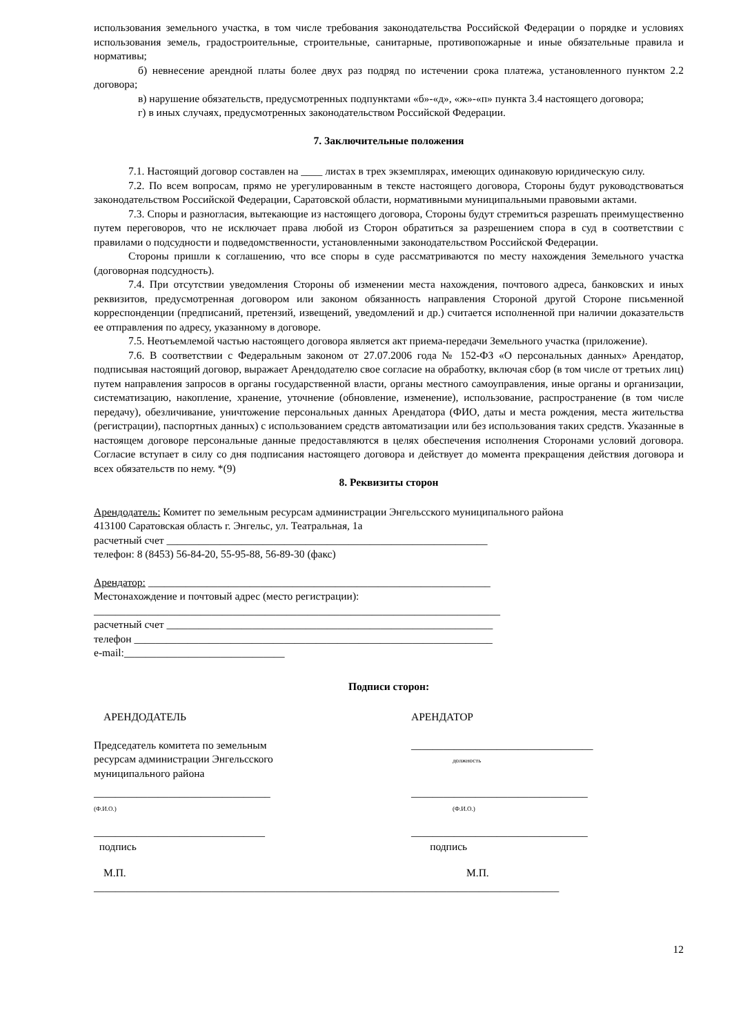использования земельного участка, в том числе требования законодательства Российской Федерации о порядке и условиях использования земель, градостроительные, строительные, санитарные, противопожарные и иные обязательные правила и нормативы;
б) невнесение арендной платы более двух раз подряд по истечении срока платежа, установленного пунктом 2.2 договора;
в) нарушение обязательств, предусмотренных подпунктами «б»-«д», «ж»-«п» пункта 3.4 настоящего договора;
г) в иных случаях, предусмотренных законодательством Российской Федерации.
7. Заключительные положения
7.1. Настоящий договор составлен на ____ листах в трех экземплярах, имеющих одинаковую юридическую силу.
7.2. По всем вопросам, прямо не урегулированным в тексте настоящего договора, Стороны будут руководствоваться законодательством Российской Федерации, Саратовской области, нормативными муниципальными правовыми актами.
7.3. Споры и разногласия, вытекающие из настоящего договора, Стороны будут стремиться разрешать преимущественно путем переговоров, что не исключает права любой из Сторон обратиться за разрешением спора в суд в соответствии с правилами о подсудности и подведомственности, установленными законодательством Российской Федерации.
Стороны пришли к соглашению, что все споры в суде рассматриваются по месту нахождения Земельного участка (договорная подсудность).
7.4. При отсутствии уведомления Стороны об изменении места нахождения, почтового адреса, банковских и иных реквизитов, предусмотренная договором или законом обязанность направления Стороной другой Стороне письменной корреспонденции (предписаний, претензий, извещений, уведомлений и др.) считается исполненной при наличии доказательств ее отправления по адресу, указанному в договоре.
7.5. Неотъемлемой частью настоящего договора является акт приема-передачи Земельного участка (приложение).
7.6. В соответствии с Федеральным законом от 27.07.2006 года № 152-ФЗ «О персональных данных» Арендатор, подписывая настоящий договор, выражает Арендодателю свое согласие на обработку, включая сбор (в том числе от третьих лиц) путем направления запросов в органы государственной власти, органы местного самоуправления, иные органы и организации, систематизацию, накопление, хранение, уточнение (обновление, изменение), использование, распространение (в том числе передачу), обезличивание, уничтожение персональных данных Арендатора (ФИО, даты и места рождения, места жительства (регистрации), паспортных данных) с использованием средств автоматизации или без использования таких средств. Указанные в настоящем договоре персональные данные предоставляются в целях обеспечения исполнения Сторонами условий договора. Согласие вступает в силу со дня подписания настоящего договора и действует до момента прекращения действия договора и всех обязательств по нему. *(9)
8. Реквизиты сторон
Арендодатель: Комитет по земельным ресурсам администрации Энгельсского муниципального района
413100 Саратовская область г. Энгельс, ул. Театральная, 1а
расчетный счет ____________________________________________________________
телефон: 8 (8453) 56-84-20, 55-95-88, 56-89-30 (факс)
Арендатор: ________________________________________________________________
Местонахождение и почтовый адрес (место регистрации):
____________________________________________________________________________
расчетный счет _____________________________________________________________
телефон ___________________________________________________________________
e-mail:______________________________
Подписи сторон:
АРЕНДОДАТЕЛЬ АРЕНДАТОР
Председатель комитета по земельным ресурсам администрации Энгельсского муниципального района
__________________________________
должность
_________________________________
(Ф.И.О.)
_________________________________
(Ф.И.О.)
________________________________
подпись
_________________________________
подпись
М.П. М.П.
_______________________________________________________________________________________
12